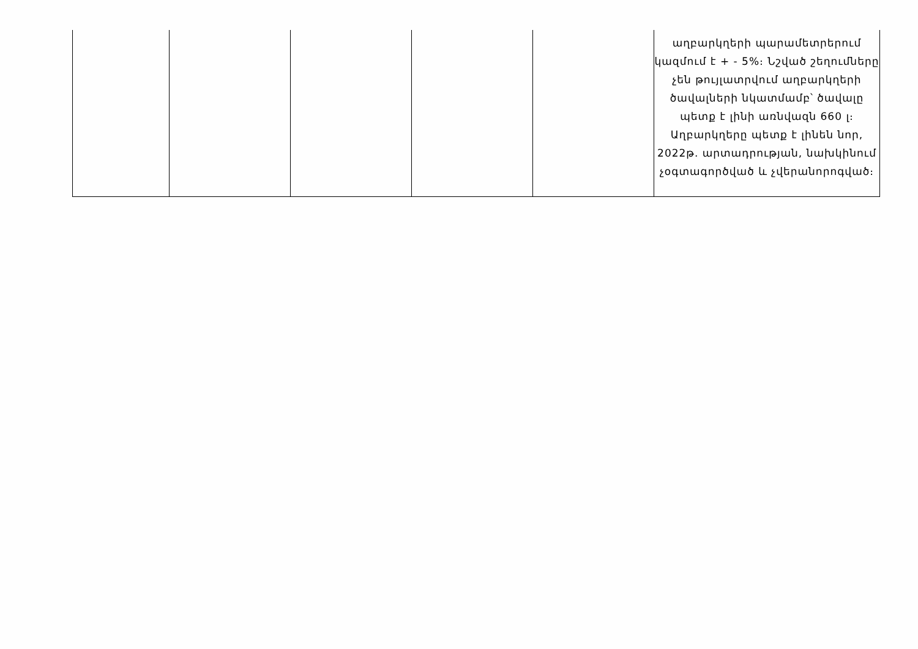| | | | | | աղբարկղերի պարամետրերում կազմում է + - 5%։ Նշված շեղումները չեն թույլատրվում աղբարկղերի ծավալների նկատմամբ՝ ծավալը պետք է լինի առնվազն 660 լ։ Աղբարկղերը պետք է լինեն նոր, 2022թ. արտադրության, նախկինում չօգտագործված և չվերանորոգված։ |